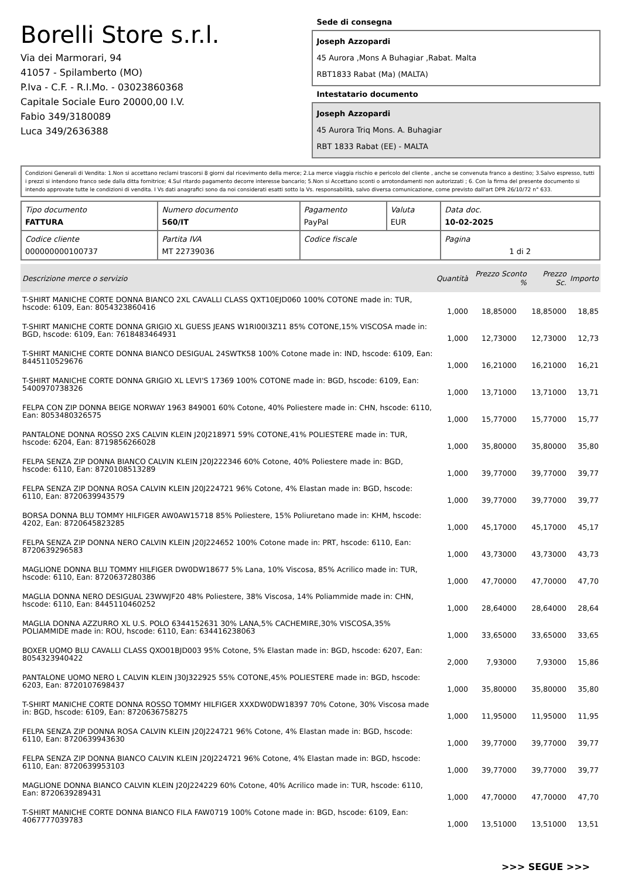Borelli Store s.r.l.
Via dei Marmorari, 94
41057 - Spilamberto (MO)
P.Iva - C.F. - R.I.Mo. - 03023860368
Capitale Sociale Euro 20000,00 I.V.
Fabio 349/3180089
Luca 349/2636388
Sede di consegna
Joseph Azzopardi
45 Aurora ,Mons A Buhagiar ,Rabat. Malta
RBT1833 Rabat (Ma) (MALTA)
Intestatario documento
Joseph Azzopardi
45 Aurora Triq Mons. A. Buhagiar
RBT 1833 Rabat (EE) - MALTA
Condizioni Generali di Vendita: 1.Non si accettano reclami trascorsi 8 giorni dal ricevimento della merce; 2.La merce viaggia rischio e pericolo del cliente , anche se convenuta franco a destino; 3.Salvo espresso, tutti i prezzi si intendono franco sede dalla ditta fornitrice; 4.Sul ritardo pagamento decorre interesse bancario; 5.Non si Accettano sconti o arrotondamenti non autorizzati ; 6. Con la firma del presente documento si intendo approvate tutte le condizioni di vendita. I Vs dati anagrafici sono da noi considerati esatti sotto la Vs. responsabilità, salvo diversa comunicazione, come previsto dall'art DPR 26/10/72 n° 633.
| Tipo documento FATTURA | Numero documento 560/IT | Pagamento PayPal | Valuta EUR | Data doc. 10-02-2025 |
| Codice cliente 000000000100737 | Partita IVA MT 22739036 | Codice fiscale | | Pagina 1 di 2 |
| Descrizione merce o servizio | Quantità | Prezzo Sconto % | Prezzo Sc. | Importo |
| --- | --- | --- | --- | --- |
| T-SHIRT MANICHE CORTE DONNA BIANCO 2XL CAVALLI CLASS QXT10EJD060 100% COTONE made in: TUR, hscode: 6109, Ean: 8054323860416 | 1,000 | 18,85000 | 18,85000 | 18,85 |
| T-SHIRT MANICHE CORTE DONNA GRIGIO XL GUESS JEANS W1RI00I3Z11 85% COTONE,15% VISCOSA made in: BGD, hscode: 6109, Ean: 7618483464931 | 1,000 | 12,73000 | 12,73000 | 12,73 |
| T-SHIRT MANICHE CORTE DONNA BIANCO DESIGUAL 24SWTK58 100% Cotone made in: IND, hscode: 6109, Ean: 8445110529676 | 1,000 | 16,21000 | 16,21000 | 16,21 |
| T-SHIRT MANICHE CORTE DONNA GRIGIO XL LEVI'S 17369 100% COTONE made in: BGD, hscode: 6109, Ean: 5400970738326 | 1,000 | 13,71000 | 13,71000 | 13,71 |
| FELPA CON ZIP DONNA BEIGE NORWAY 1963 849001 60% Cotone, 40% Poliestere made in: CHN, hscode: 6110, Ean: 8053480326575 | 1,000 | 15,77000 | 15,77000 | 15,77 |
| PANTALONE DONNA ROSSO 2XS CALVIN KLEIN J20J218971 59% COTONE,41% POLIESTERE made in: TUR, hscode: 6204, Ean: 8719856266028 | 1,000 | 35,80000 | 35,80000 | 35,80 |
| FELPA SENZA ZIP DONNA BIANCO CALVIN KLEIN J20J222346 60% Cotone, 40% Poliestere made in: BGD, hscode: 6110, Ean: 8720108513289 | 1,000 | 39,77000 | 39,77000 | 39,77 |
| FELPA SENZA ZIP DONNA ROSA CALVIN KLEIN J20J224721 96% Cotone, 4% Elastan made in: BGD, hscode: 6110, Ean: 8720639943579 | 1,000 | 39,77000 | 39,77000 | 39,77 |
| BORSA DONNA BLU TOMMY HILFIGER AW0AW15718 85% Poliestere, 15% Poliuretano made in: KHM, hscode: 4202, Ean: 8720645823285 | 1,000 | 45,17000 | 45,17000 | 45,17 |
| FELPA SENZA ZIP DONNA NERO CALVIN KLEIN J20J224652 100% Cotone made in: PRT, hscode: 6110, Ean: 8720639296583 | 1,000 | 43,73000 | 43,73000 | 43,73 |
| MAGLIONE DONNA BLU TOMMY HILFIGER DW0DW18677 5% Lana, 10% Viscosa, 85% Acrilico made in: TUR, hscode: 6110, Ean: 8720637280386 | 1,000 | 47,70000 | 47,70000 | 47,70 |
| MAGLIA DONNA NERO DESIGUAL 23WWJF20 48% Poliestere, 38% Viscosa, 14% Poliammide made in: CHN, hscode: 6110, Ean: 8445110460252 | 1,000 | 28,64000 | 28,64000 | 28,64 |
| MAGLIA DONNA AZZURRO XL U.S. POLO 6344152631 30% LANA,5% CACHEMIRE,30% VISCOSA,35% POLIAMMIDE made in: ROU, hscode: 6110, Ean: 634416238063 | 1,000 | 33,65000 | 33,65000 | 33,65 |
| BOXER UOMO BLU CAVALLI CLASS QXO01BJD003 95% Cotone, 5% Elastan made in: BGD, hscode: 6207, Ean: 8054323940422 | 2,000 | 7,93000 | 7,93000 | 15,86 |
| PANTALONE UOMO NERO L CALVIN KLEIN J30J322925 55% COTONE,45% POLIESTERE made in: BGD, hscode: 6203, Ean: 8720107698437 | 1,000 | 35,80000 | 35,80000 | 35,80 |
| T-SHIRT MANICHE CORTE DONNA ROSSO TOMMY HILFIGER XXXDW0DW18397 70% Cotone, 30% Viscosa made in: BGD, hscode: 6109, Ean: 8720636758275 | 1,000 | 11,95000 | 11,95000 | 11,95 |
| FELPA SENZA ZIP DONNA ROSA CALVIN KLEIN J20J224721 96% Cotone, 4% Elastan made in: BGD, hscode: 6110, Ean: 8720639943630 | 1,000 | 39,77000 | 39,77000 | 39,77 |
| FELPA SENZA ZIP DONNA BIANCO CALVIN KLEIN J20J224721 96% Cotone, 4% Elastan made in: BGD, hscode: 6110, Ean: 8720639953103 | 1,000 | 39,77000 | 39,77000 | 39,77 |
| MAGLIONE DONNA BIANCO CALVIN KLEIN J20J224229 60% Cotone, 40% Acrilico made in: TUR, hscode: 6110, Ean: 8720639289431 | 1,000 | 47,70000 | 47,70000 | 47,70 |
| T-SHIRT MANICHE CORTE DONNA BIANCO FILA FAW0719 100% Cotone made in: BGD, hscode: 6109, Ean: 4067777039783 | 1,000 | 13,51000 | 13,51000 | 13,51 |
>>> SEGUE >>>
-